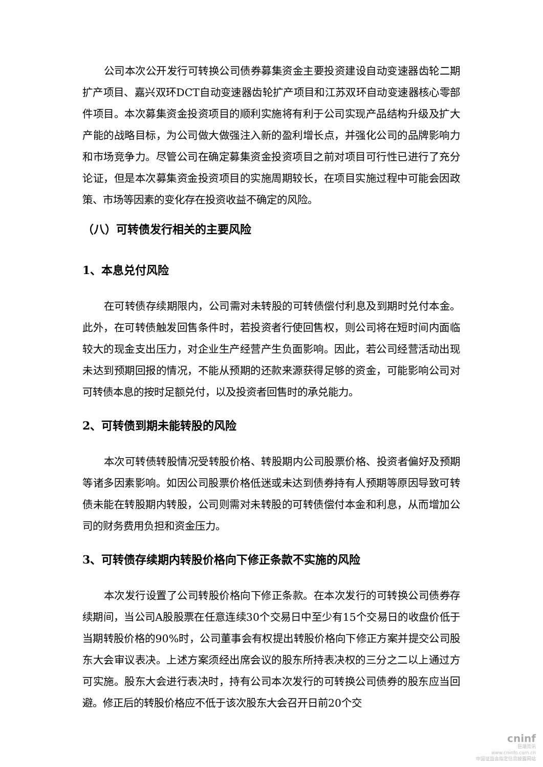公司本次公开发行可转换公司债券募集资金主要投资建设自动变速器齿轮二期扩产项目、嘉兴双环DCT自动变速器齿轮扩产项目和江苏双环自动变速器核心零部件项目。本次募集资金投资项目的顺利实施将有利于公司实现产品结构升级及扩大产能的战略目标，为公司做大做强注入新的盈利增长点，并强化公司的品牌影响力和市场竞争力。尽管公司在确定募集资金投资项目之前对项目可行性已进行了充分论证，但是本次募集资金投资项目的实施周期较长，在项目实施过程中可能会因政策、市场等因素的变化存在投资收益不确定的风险。
（八）可转债发行相关的主要风险
1、本息兑付风险
在可转债存续期限内，公司需对未转股的可转债偿付利息及到期时兑付本金。此外，在可转债触发回售条件时，若投资者行使回售权，则公司将在短时间内面临较大的现金支出压力，对企业生产经营产生负面影响。因此，若公司经营活动出现未达到预期回报的情况，不能从预期的还款来源获得足够的资金，可能影响公司对可转债本息的按时足额兑付，以及投资者回售时的承兑能力。
2、可转债到期未能转股的风险
本次可转债转股情况受转股价格、转股期内公司股票价格、投资者偏好及预期等诸多因素影响。如因公司股票价格低迷或未达到债券持有人预期等原因导致可转债未能在转股期内转股，公司则需对未转股的可转债偿付本金和利息，从而增加公司的财务费用负担和资金压力。
3、可转债存续期内转股价格向下修正条款不实施的风险
本次发行设置了公司转股价格向下修正条款。在本次发行的可转换公司债券存续期间，当公司A股股票在任意连续30个交易日中至少有15个交易日的收盘价低于当期转股价格的90%时，公司董事会有权提出转股价格向下修正方案并提交公司股东大会审议表决。上述方案须经出席会议的股东所持表决权的三分之二以上通过方可实施。股东大会进行表决时，持有公司本次发行的可转换公司债券的股东应当回避。修正后的转股价格应不低于该次股东大会召开日前20个交
cninf
巨潮资讯
www.cninfo.com.cn
中国证监会指定信息披露网站